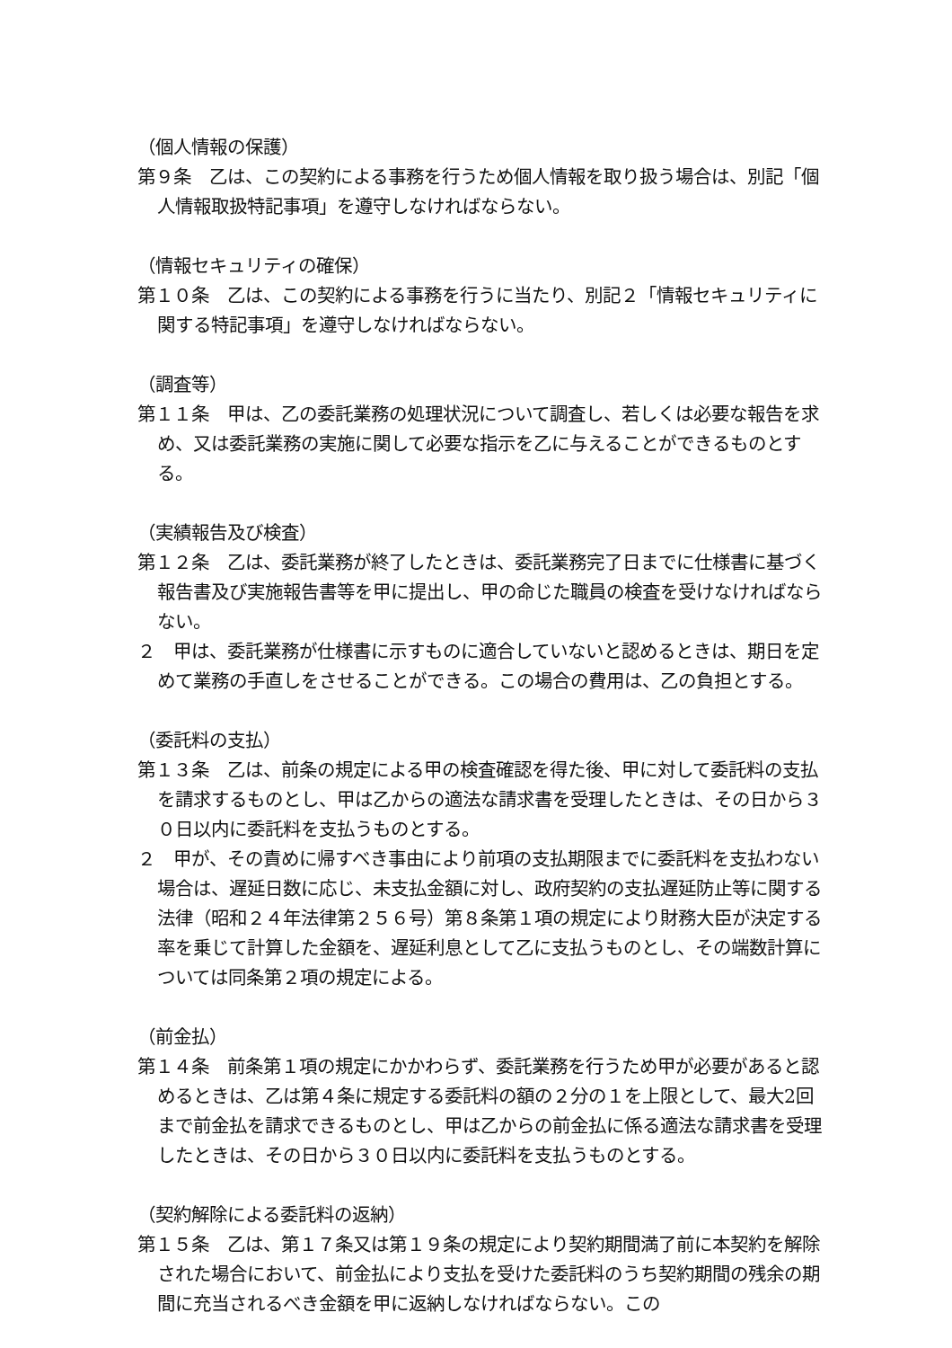（個人情報の保護）
第９条　乙は、この契約による事務を行うため個人情報を取り扱う場合は、別記「個人情報取扱特記事項」を遵守しなければならない。
（情報セキュリティの確保）
第１０条　乙は、この契約による事務を行うに当たり、別記２「情報セキュリティに関する特記事項」を遵守しなければならない。
（調査等）
第１１条　甲は、乙の委託業務の処理状況について調査し、若しくは必要な報告を求め、又は委託業務の実施に関して必要な指示を乙に与えることができるものとする。
（実績報告及び検査）
第１２条　乙は、委託業務が終了したときは、委託業務完了日までに仕様書に基づく報告書及び実施報告書等を甲に提出し、甲の命じた職員の検査を受けなければならない。
２　甲は、委託業務が仕様書に示すものに適合していないと認めるときは、期日を定めて業務の手直しをさせることができる。この場合の費用は、乙の負担とする。
（委託料の支払）
第１３条　乙は、前条の規定による甲の検査確認を得た後、甲に対して委託料の支払を請求するものとし、甲は乙からの適法な請求書を受理したときは、その日から３０日以内に委託料を支払うものとする。
２　甲が、その責めに帰すべき事由により前項の支払期限までに委託料を支払わない場合は、遅延日数に応じ、未支払金額に対し、政府契約の支払遅延防止等に関する法律（昭和２４年法律第２５６号）第８条第１項の規定により財務大臣が決定する率を乗じて計算した金額を、遅延利息として乙に支払うものとし、その端数計算については同条第２項の規定による。
（前金払）
第１４条　前条第１項の規定にかかわらず、委託業務を行うため甲が必要があると認めるときは、乙は第４条に規定する委託料の額の２分の１を上限として、最大2回まで前金払を請求できるものとし、甲は乙からの前金払に係る適法な請求書を受理したときは、その日から３０日以内に委託料を支払うものとする。
（契約解除による委託料の返納）
第１５条　乙は、第１７条又は第１９条の規定により契約期間満了前に本契約を解除された場合において、前金払により支払を受けた委託料のうち契約期間の残余の期間に充当されるべき金額を甲に返納しなければならない。この